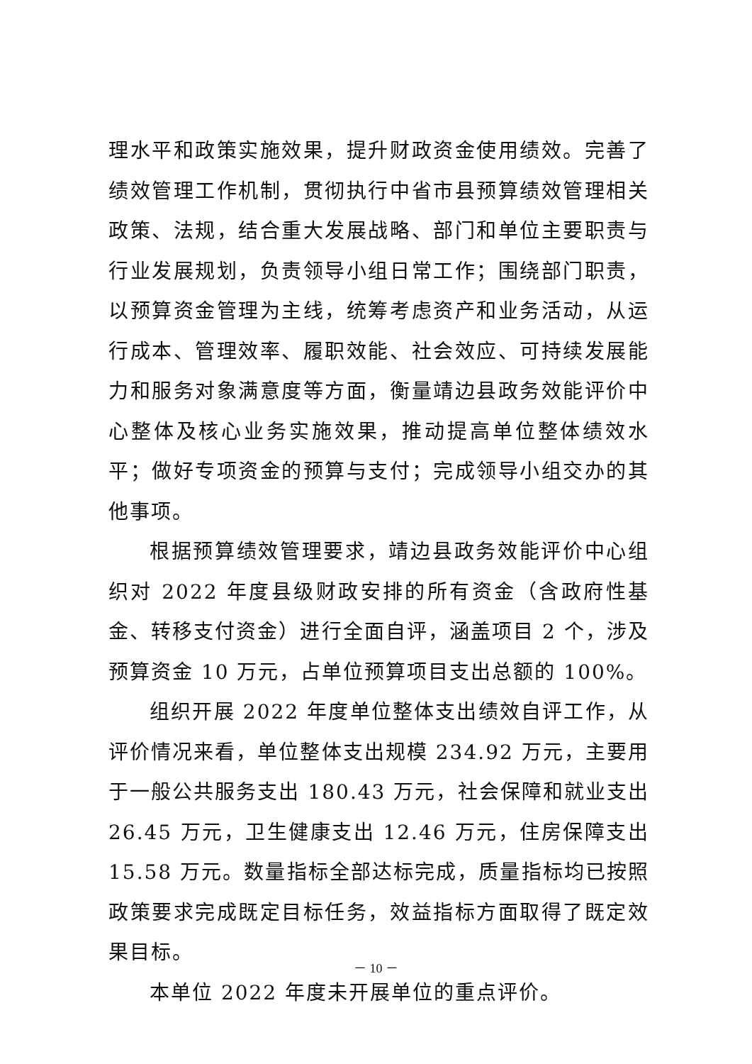理水平和政策实施效果，提升财政资金使用绩效。完善了绩效管理工作机制，贯彻执行中省市县预算绩效管理相关政策、法规，结合重大发展战略、部门和单位主要职责与行业发展规划，负责领导小组日常工作；围绕部门职责，以预算资金管理为主线，统筹考虑资产和业务活动，从运行成本、管理效率、履职效能、社会效应、可持续发展能力和服务对象满意度等方面，衡量靖边县政务效能评价中心整体及核心业务实施效果，推动提高单位整体绩效水平；做好专项资金的预算与支付；完成领导小组交办的其他事项。
根据预算绩效管理要求，靖边县政务效能评价中心组织对 2022 年度县级财政安排的所有资金（含政府性基金、转移支付资金）进行全面自评，涵盖项目 2 个，涉及预算资金 10 万元，占单位预算项目支出总额的 100%。
组织开展 2022 年度单位整体支出绩效自评工作，从评价情况来看，单位整体支出规模 234.92 万元，主要用于一般公共服务支出 180.43 万元，社会保障和就业支出 26.45 万元，卫生健康支出 12.46 万元，住房保障支出 15.58 万元。数量指标全部达标完成，质量指标均已按照政策要求完成既定目标任务，效益指标方面取得了既定效果目标。
本单位 2022 年度未开展单位的重点评价。
－ 10 －